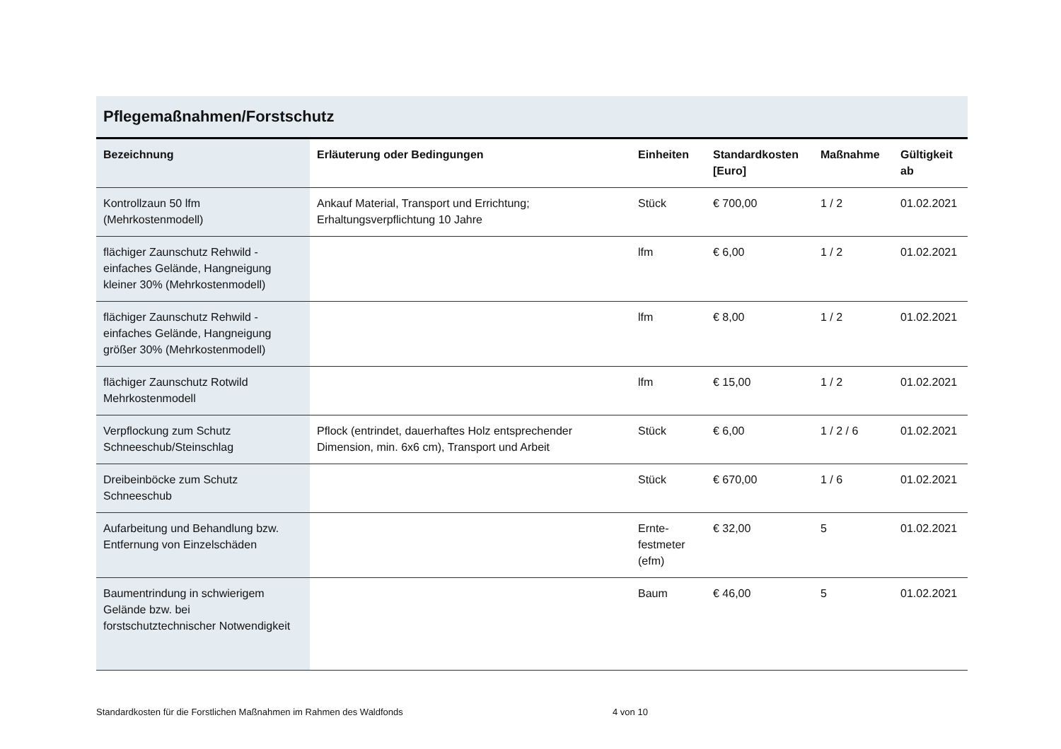Pflegemaßnahmen/Forstschutz
| Bezeichnung | Erläuterung oder Bedingungen | Einheiten | Standardkosten [Euro] | Maßnahme | Gültigkeit ab |
| --- | --- | --- | --- | --- | --- |
| Kontrollzaun 50 lfm (Mehrkostenmodell) | Ankauf Material, Transport und Errichtung; Erhaltungsverpflichtung 10 Jahre | Stück | € 700,00 | 1 / 2 | 01.02.2021 |
| flächiger Zaunschutz Rehwild - einfaches Gelände, Hangneigung kleiner 30% (Mehrkostenmodell) | | lfm | € 6,00 | 1 / 2 | 01.02.2021 |
| flächiger Zaunschutz Rehwild - einfaches Gelände, Hangneigung größer 30% (Mehrkostenmodell) | | lfm | € 8,00 | 1 / 2 | 01.02.2021 |
| flächiger Zaunschutz Rotwild Mehrkostenmodell | | lfm | € 15,00 | 1 / 2 | 01.02.2021 |
| Verpflockung zum Schutz Schneeschub/Steinschlag | Pflock (entrindet, dauerhaftes Holz entsprechender Dimension, min. 6x6 cm), Transport und Arbeit | Stück | € 6,00 | 1 / 2 / 6 | 01.02.2021 |
| Dreibeinböcke zum Schutz Schneeschub | | Stück | € 670,00 | 1 / 6 | 01.02.2021 |
| Aufarbeitung und Behandlung bzw. Entfernung von Einzelschäden | | Ernte-festmeter (efm) | € 32,00 | 5 | 01.02.2021 |
| Baumentrindung in schwierigem Gelände bzw. bei forstschutztechnischer Notwendigkeit | | Baum | € 46,00 | 5 | 01.02.2021 |
Standardkosten für die Forstlichen Maßnahmen im Rahmen des Waldfonds 4 von 10